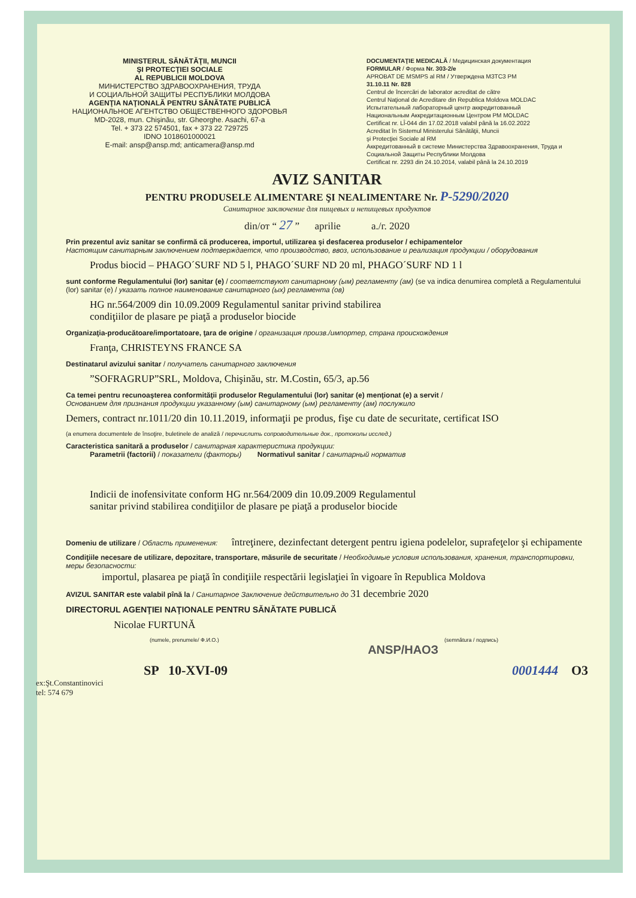MINISTERUL SĂNĂTĂŢII, MUNCII
ŞI PROTECŢIEI SOCIALE
AL REPUBLICII MOLDOVA
МИНИСТЕРСТВО ЗДРАВООХРАНЕНИЯ, ТРУДА
И СОЦИАЛЬНОЙ ЗАЩИТЫ РЕСПУБЛИКИ МОЛДОВА
AGENŢIA NAŢIONALĂ PENTRU SĂNĂTATE PUBLICĂ
НАЦИОНАЛЬНОЕ АГЕНТСТВО ОБЩЕСТВЕННОГО ЗДОРОВЬЯ
MD-2028, mun. Chişinău, str. Gheorghe. Asachi, 67-a
Tel. + 373 22 574501, fax + 373 22 729725
IDNO 1018601000021
E-mail: ansp@ansp.md; anticamera@ansp.md
DOCUMENTAŢIE MEDICALĂ / Медицинская документация
FORMULAR / Форма Nr. 303-2/e
APROBAT DE MSMPS al RM / Утверждена МЗТСЗ РМ
31.10.11 Nr. 828
Centrul de încercări de laborator acreditat de către
Centrul Naţional de Acreditare din Republica Moldova MOLDAC
Испытательный лабораторный центр аккредитованный
Национальным Аккредитационным Центром РМ MOLDAC
Certificat nr. LÎ-044 din 17.02.2018 valabil până la 16.02.2022
Acreditat în Sistemul Ministerului Sănătăţii, Muncii
şi Protecţiei Sociale al RM
Аккредитованный в системе Министерства Здравоохранения, Труда и Социальной Защиты Республики Молдова
Certificat nr. 2293 din 24.10.2014, valabil până la 24.10.2019
AVIZ SANITAR
PENTRU PRODUSELE ALIMENTARE ŞI NEALIMENTARE Nr. P-5290/2020
Санитарное заключение для пищевых и непищевых продуктов
din/от “ 27 ” aprilie a./г. 2020
Prin prezentul aviz sanitar se confirmă că producerea, importul, utilizarea şi desfacerea produselor / echipamentelor
Настоящим санитарным заключением подтверждается, что производство, ввоз, использование и реализация продукции / оборудования
Produs biocid – PHAGO´SURF ND 5 l, PHAGO´SURF ND 20 ml, PHAGO´SURF ND 1 l
sunt conforme Regulamentului (lor) sanitar (e) / соответствуют санитарному (ым) регламенту (ам) (se va indica denumirea completă a Regulamentului (lor) sanitar (e) / указать полное наименование санитарного (ых) регламента (ов)
HG nr.564/2009 din 10.09.2009 Regulamentul sanitar privind stabilirea
condiţiilor de plasare pe piaţă a produselor biocide
Organizaţia-producătoare/importatoare, ţara de origine / организация произв./импортер, страна происхождения
Franţa, CHRISTEYNS FRANCE SA
Destinatarul avizului sanitar / получатель санитарного заключения
”SOFRAGRUP”SRL, Moldova, Chişinău, str. M.Costin, 65/3, ap.56
Ca temei pentru recunoaşterea conformităţii produselor Regulamentului (lor) sanitar (e) menţionat (e) a servit /
Основанием для признания продукции указанному (ым) санитарному (ым) регламенту (ам) послужило
Demers, contract nr.1011/20 din 10.11.2019, informaţii pe produs, fişe cu date de securitate, certificat ISO
(a enumera documentele de însoţire, buletinele de analiză / перечислить сопроводительные док., протоколы исслед.)
Caracteristica sanitară a produselor / санитарная характеристика продукции:
Parametrii (factorii) / показатели (факторы) Normativul sanitar / санитарный норматив
Indicii de inofensivitate conform HG nr.564/2009 din 10.09.2009 Regulamentul
sanitar privind stabilirea condiţiilor de plasare pe piaţă a produselor biocide
Domeniu de utilizare / Область применения: întreţinere, dezinfectant detergent pentru igiena podelelor, suprafeţelor şi echipamente
Condiţiile necesare de utilizare, depozitare, transportare, măsurile de securitate / Необходимые условия использования, хранения, транспортировки, меры безопасности:
importul, plasarea pe piaţă în condiţiile respectării legislaţiei în vigoare în Republica Moldova
AVIZUL SANITAR este valabil pînă la / Санитарное Заключение действительно до 31 decembrie 2020
DIRECTORUL AGENŢIEI NAŢIONALE PENTRU SĂNĂTATE PUBLICĂ
Nicolae FURTUNĂ
(numele, prenumele/ Ф.И.О.) (semnătura / подпись)
ANSP/НАОЗ
SP 10-XVI-09 0001444 O3
ex:Şt.Constantinovici
tel: 574 679